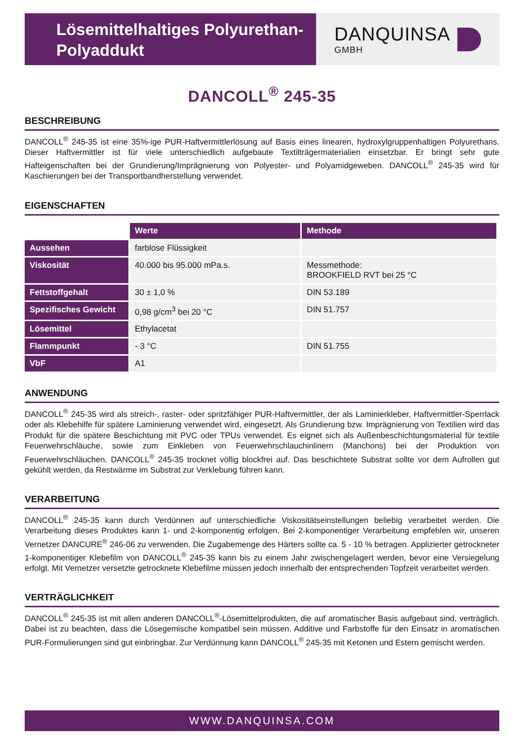Lösemittelhaltiges Polyurethan-
Polyaddukt
DANQUINSA
GMBH
DANCOLL<sup>®</sup> 245-35
BESCHREIBUNG
DANCOLL<sup>®</sup> 245-35 ist eine 35%-ige PUR-Haftvermittlerlösung auf Basis eines linearen, hydroxylgruppenhaltigen Polyurethans. Dieser Haftvermittler ist für viele unterschiedlich aufgebaute Textilträgermaterialien einsetzbar. Er bringt sehr gute Hafteigenschaften bei der Grundierung/Imprägnierung von Polyester- und Polyamidgeweben. DANCOLL<sup>®</sup> 245-35 wird für Kaschierungen bei der Transportbandherstellung verwendet.
EIGENSCHAFTEN
| | Werte | Methode |
| Aussehen | farblose Flüssigkeit | |
| Viskosität | 40.000 bis 95.000 mPa.s. | Messmethode: BROOKFIELD RVT bei 25 °C |
| Fettstoffgehalt | 30 ± 1,0 % | DIN 53.189 |
| Spezifisches Gewicht | 0,98 g/cm<sup>3</sup> bei 20 °C | DIN 51.757 |
| Lösemittel | Ethylacetat | |
| Flammpunkt | - 3 °C | DIN 51.755 |
| VbF | A1 | |
ANWENDUNG
DANCOLL<sup>®</sup> 245-35 wird als streich-, raster- oder spritzfähiger PUR-Haftvermittler, der als Laminierkleber, Haftvermittler-Sperrlack oder als Klebehilfe für spätere Laminierung verwendet wird, eingesetzt. Als Grundierung bzw. Imprägnierung von Textilien wird das Produkt für die spätere Beschichtung mit PVC oder TPUs verwendet. Es eignet sich als Außenbeschichtungsmaterial für textile Feuerwehrschläuche, sowie zum Einkleben von Feuerwehrschlauchinlinern (Manchons) bei der Produktion von Feuerwehrschläuchen. DANCOLL<sup>®</sup> 245-35 trocknet völlig blockfrei auf. Das beschichtete Substrat sollte vor dem Aufrollen gut gekühlt werden, da Restwärme im Substrat zur Verklebung führen kann.
VERARBEITUNG
DANCOLL<sup>®</sup> 245-35 kann durch Verdünnen auf unterschiedliche Viskositätseinstellungen beliebig verarbeitet werden. Die Verarbeitung dieses Produktes kann 1- und 2-komponentig erfolgen. Bei 2-komponentiger Verarbeitung empfehlen wir, unseren Vernetzer DANCURE<sup>®</sup> 246-06 zu verwenden. Die Zugabemenge des Härters sollte ca. 5 - 10 % betragen. Applizierter getrockneter 1-komponentiger Klebefilm von DANCOLL<sup>®</sup> 245-35 kann bis zu einem Jahr zwischengelagert werden, bevor eine Versiegelung erfolgt. Mit Vernetzer versetzte getrocknete Klebefilme müssen jedoch innerhalb der entsprechenden Topfzeit verarbeitet werden.
VERTRÄGLICHKEIT
DANCOLL<sup>®</sup> 245-35 ist mit allen anderen DANCOLL<sup>®</sup>-Lösemittelprodukten, die auf aromatischer Basis aufgebaut sind, verträglich. Dabei ist zu beachten, dass die Lösegemische kompatibel sein müssen. Additive und Farbstoffe für den Einsatz in aromatischen PUR-Formulierungen sind gut einbringbar. Zur Verdünnung kann DANCOLL<sup>®</sup> 245-35 mit Ketonen und Estern gemischt werden.
WWW.DANQUINSA.COM